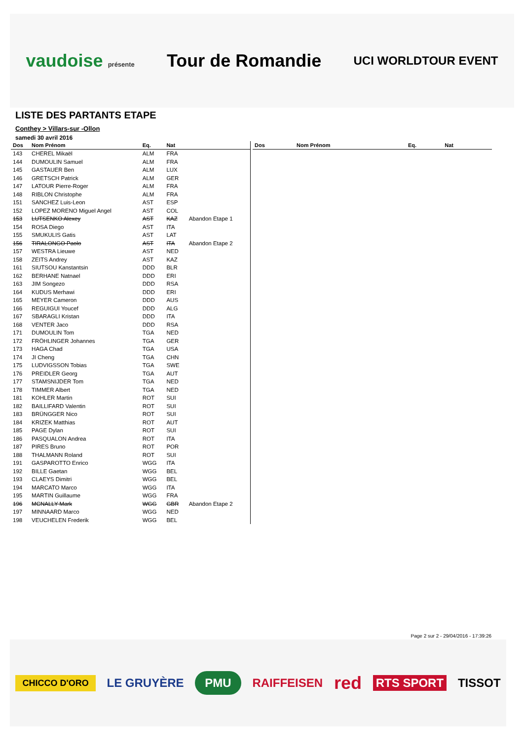vaudoise présente Tour de Romandie UCI WORLDTOUR EVENT
LISTE DES PARTANTS ETAPE
Conthey > Villars-sur -Ollon
samedi 30 avril 2016
| Dos | Nom Prénom | Eq. | Nat | |
| --- | --- | --- | --- | --- |
| 143 | CHEREL Mikaël | ALM | FRA | |
| 144 | DUMOULIN Samuel | ALM | FRA | |
| 145 | GASTAUER Ben | ALM | LUX | |
| 146 | GRETSCH Patrick | ALM | GER | |
| 147 | LATOUR Pierre-Roger | ALM | FRA | |
| 148 | RIBLON Christophe | ALM | FRA | |
| 151 | SANCHEZ Luis-Leon | AST | ESP | |
| 152 | LOPEZ MORENO Miguel Angel | AST | COL | |
| 153 | LUTSENKO Alexey | AST | KAZ | Abandon Etape 1 |
| 154 | ROSA Diego | AST | ITA | |
| 155 | SMUKULIS Gatis | AST | LAT | |
| 156 | TIRALONGO Paolo | AST | ITA | Abandon Etape 2 |
| 157 | WESTRA Lieuwe | AST | NED | |
| 158 | ZEITS Andrey | AST | KAZ | |
| 161 | SIUTSOU Kanstantsin | DDD | BLR | |
| 162 | BERHANE Natnael | DDD | ERI | |
| 163 | JIM Songezo | DDD | RSA | |
| 164 | KUDUS Merhawi | DDD | ERI | |
| 165 | MEYER Cameron | DDD | AUS | |
| 166 | REGUIGUI Youcef | DDD | ALG | |
| 167 | SBARAGLI Kristan | DDD | ITA | |
| 168 | VENTER Jaco | DDD | RSA | |
| 171 | DUMOULIN Tom | TGA | NED | |
| 172 | FRÖHLINGER Johannes | TGA | GER | |
| 173 | HAGA Chad | TGA | USA | |
| 174 | JI Cheng | TGA | CHN | |
| 175 | LUDVIGSSON Tobias | TGA | SWE | |
| 176 | PREIDLER Georg | TGA | AUT | |
| 177 | STAMSNIJDER Tom | TGA | NED | |
| 178 | TIMMER Albert | TGA | NED | |
| 181 | KOHLER Martin | ROT | SUI | |
| 182 | BAILLIFARD Valentin | ROT | SUI | |
| 183 | BRÜNGGER Nico | ROT | SUI | |
| 184 | KRIZEK Matthias | ROT | AUT | |
| 185 | PAGE Dylan | ROT | SUI | |
| 186 | PASQUALON Andrea | ROT | ITA | |
| 187 | PIRES Bruno | ROT | POR | |
| 188 | THALMANN Roland | ROT | SUI | |
| 191 | GASPAROTTO Enrico | WGG | ITA | |
| 192 | BILLE Gaetan | WGG | BEL | |
| 193 | CLAEYS Dimitri | WGG | BEL | |
| 194 | MARCATO Marco | WGG | ITA | |
| 195 | MARTIN Guillaume | WGG | FRA | |
| 196 | MCNALLY Mark | WGG | GBR | Abandon Etape 2 |
| 197 | MINNAARD Marco | WGG | NED | |
| 198 | VEUCHELEN Frederik | WGG | BEL | |
| Dos | Nom Prénom | Eq. | Nat | |
| --- | --- | --- | --- | --- |
Page 2 sur 2 - 29/04/2016 - 17:39:26
CHICCO D'ORO LE GRUYÈRE PMU RAIFFEISEN red RTS SPORT TISSOT